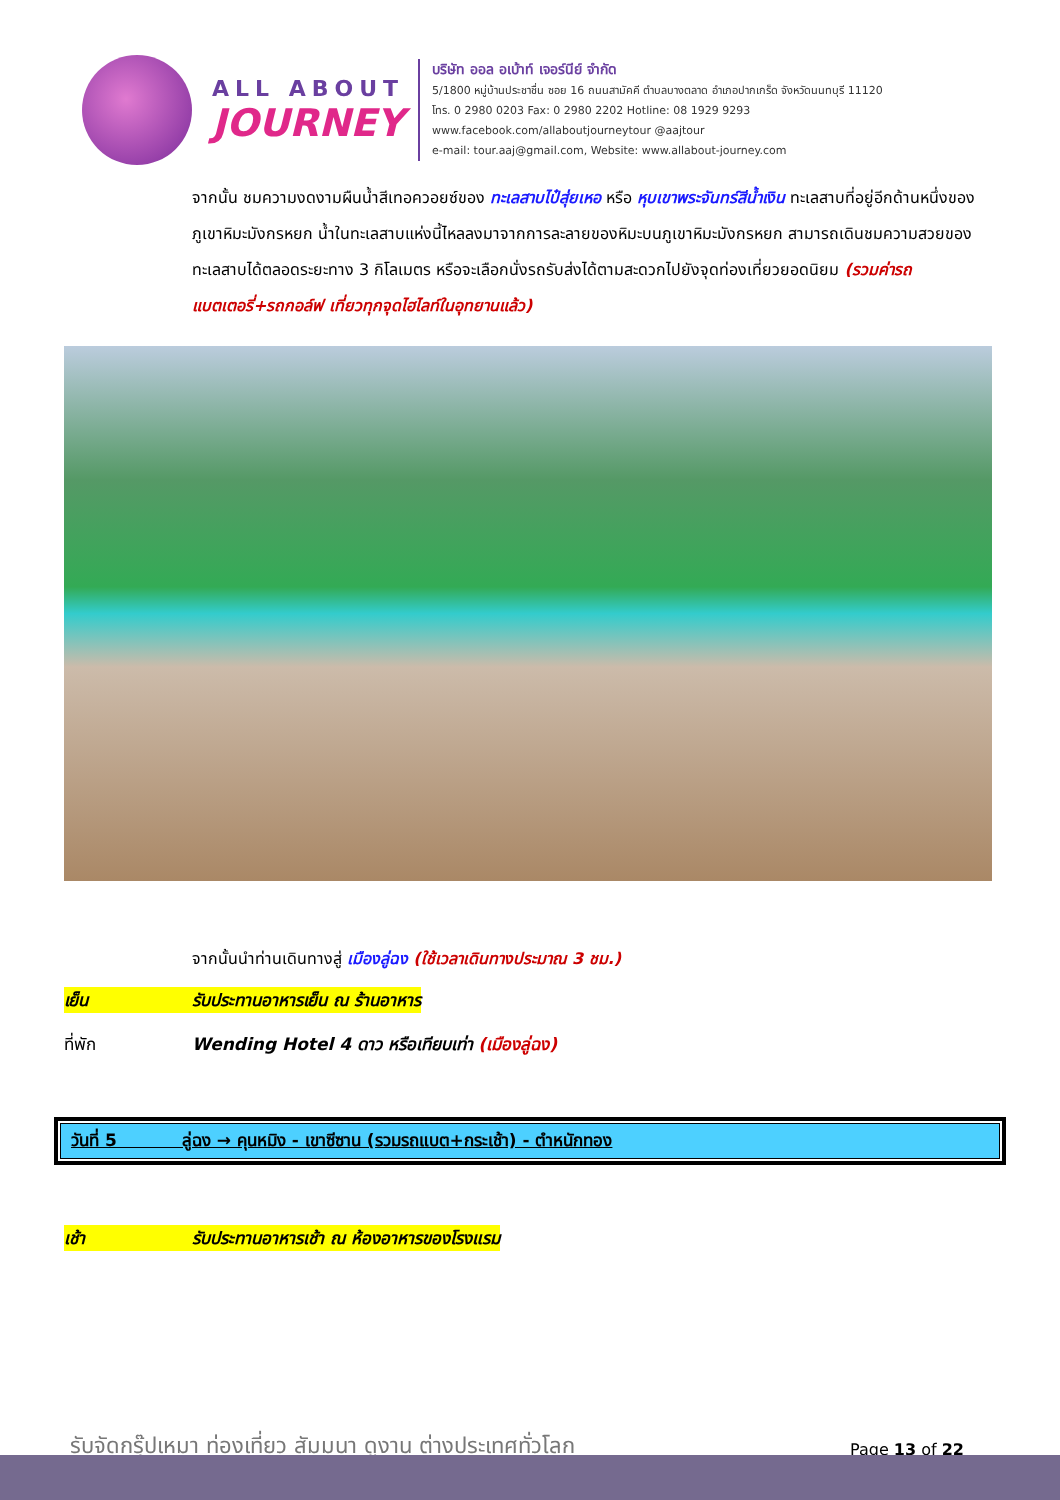ALL ABOUT
JOURNEY
บริษัท ออล อเบ้าท์ เจอร์นีย์ จำกัด
5/1800 หมู่บ้านประชาชื่น ซอย 16 ถนนสามัคคี ตำบลบางตลาด อำเภอปากเกร็ด จังหวัดนนทบุรี 11120
โทร. 0 2980 0203 Fax: 0 2980 2202 Hotline: 08 1929 9293
www.facebook.com/allaboutjourneytour @aajtour
e-mail: tour.aaj@gmail.com, Website: www.allabout-journey.com
จากนั้น ชมความงดงามผืนน้ำสีเทอควอยซ์ของ ทะเลสาบไป๋สุ่ยเหอ หรือ หุบเขาพระจันทร์สีน้ำเงิน ทะเลสาบที่อยู่อีกด้านหนึ่งของภูเขาหิมะมังกรหยก น้ำในทะเลสาบแห่งนี้ไหลลงมาจากการละลายของหิมะบนภูเขาหิมะมังกรหยก สามารถเดินชมความสวยของทะเลสาบได้ตลอดระยะทาง 3 กิโลเมตร หรือจะเลือกนั่งรถรับส่งได้ตามสะดวกไปยังจุดท่องเที่ยวยอดนิยม (รวมค่ารถแบตเตอรี่+รถกอล์ฟ เที่ยวทุกจุดไฮไลท์ในอุทยานแล้ว)
จากนั้นนำท่านเดินทางสู่ เมืองลู่ฉง (ใช้เวลาเดินทางประมาณ 3 ชม.)
เย็น รับประทานอาหารเย็น ณ ร้านอาหาร
ที่พัก Wending Hotel 4 ดาว หรือเทียบเท่า (เมืองลู่ฉง)
วันที่ 5 ลู่ฉง → คุนหมิง - เขาซีซาน (รวมรถแบต+กระเช้า) - ตำหนักทอง
เช้า รับประทานอาหารเช้า ณ ห้องอาหารของโรงแรม
รับจัดกรุ๊ปเหมา ท่องเที่ยว สัมมนา ดูงาน ต่างประเทศทั่วโลก
Page 13 of 22